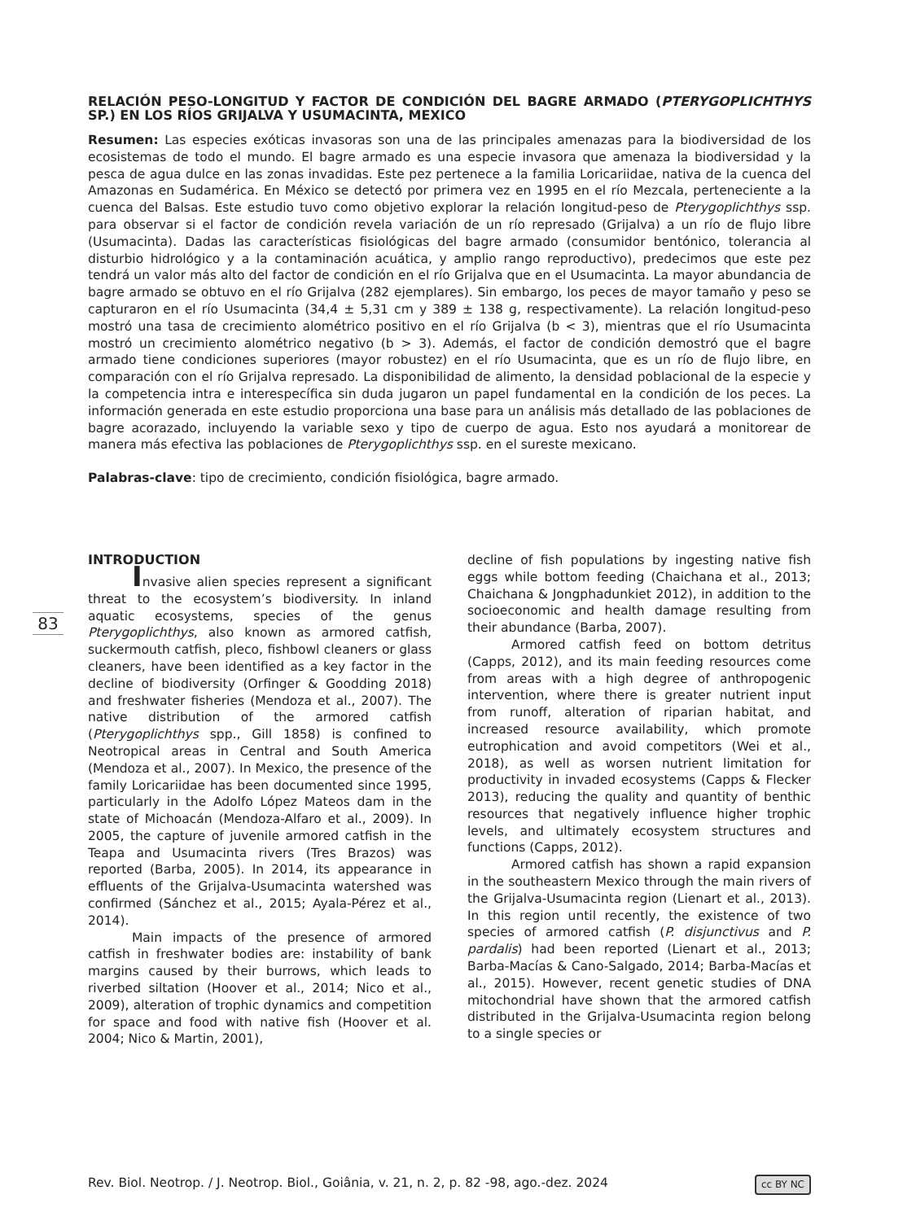83
RELACIÓN PESO-LONGITUD Y FACTOR DE CONDICIÓN DEL BAGRE ARMADO (PTERYGOPLICHTHYS SP.) EN LOS RÍOS GRIJALVA Y USUMACINTA, MEXICO
Resumen: Las especies exóticas invasoras son una de las principales amenazas para la biodiversidad de los ecosistemas de todo el mundo. El bagre armado es una especie invasora que amenaza la biodiversidad y la pesca de agua dulce en las zonas invadidas. Este pez pertenece a la familia Loricariidae, nativa de la cuenca del Amazonas en Sudamérica. En México se detectó por primera vez en 1995 en el río Mezcala, perteneciente a la cuenca del Balsas. Este estudio tuvo como objetivo explorar la relación longitud-peso de Pterygoplichthys ssp. para observar si el factor de condición revela variación de un río represado (Grijalva) a un río de flujo libre (Usumacinta). Dadas las características fisiológicas del bagre armado (consumidor bentónico, tolerancia al disturbio hidrológico y a la contaminación acuática, y amplio rango reproductivo), predecimos que este pez tendrá un valor más alto del factor de condición en el río Grijalva que en el Usumacinta. La mayor abundancia de bagre armado se obtuvo en el río Grijalva (282 ejemplares). Sin embargo, los peces de mayor tamaño y peso se capturaron en el río Usumacinta (34,4 ± 5,31 cm y 389 ± 138 g, respectivamente). La relación longitud-peso mostró una tasa de crecimiento alométrico positivo en el río Grijalva (b < 3), mientras que el río Usumacinta mostró un crecimiento alométrico negativo (b > 3). Además, el factor de condición demostró que el bagre armado tiene condiciones superiores (mayor robustez) en el río Usumacinta, que es un río de flujo libre, en comparación con el río Grijalva represado. La disponibilidad de alimento, la densidad poblacional de la especie y la competencia intra e interespecífica sin duda jugaron un papel fundamental en la condición de los peces. La información generada en este estudio proporciona una base para un análisis más detallado de las poblaciones de bagre acorazado, incluyendo la variable sexo y tipo de cuerpo de agua. Esto nos ayudará a monitorear de manera más efectiva las poblaciones de Pterygoplichthys ssp. en el sureste mexicano.
Palabras-clave: tipo de crecimiento, condición fisiológica, bagre armado.
INTRODUCTION
Invasive alien species represent a significant threat to the ecosystem’s biodiversity. In inland aquatic ecosystems, species of the genus Pterygoplichthys, also known as armored catfish, suckermouth catfish, pleco, fishbowl cleaners or glass cleaners, have been identified as a key factor in the decline of biodiversity (Orfinger & Goodding 2018) and freshwater fisheries (Mendoza et al., 2007). The native distribution of the armored catfish (Pterygoplichthys spp., Gill 1858) is confined to Neotropical areas in Central and South America (Mendoza et al., 2007). In Mexico, the presence of the family Loricariidae has been documented since 1995, particularly in the Adolfo López Mateos dam in the state of Michoacán (Mendoza-Alfaro et al., 2009). In 2005, the capture of juvenile armored catfish in the Teapa and Usumacinta rivers (Tres Brazos) was reported (Barba, 2005). In 2014, its appearance in effluents of the Grijalva-Usumacinta watershed was confirmed (Sánchez et al., 2015; Ayala-Pérez et al., 2014).
Main impacts of the presence of armored catfish in freshwater bodies are: instability of bank margins caused by their burrows, which leads to riverbed siltation (Hoover et al., 2014; Nico et al., 2009), alteration of trophic dynamics and competition for space and food with native fish (Hoover et al. 2004; Nico & Martin, 2001),
decline of fish populations by ingesting native fish eggs while bottom feeding (Chaichana et al., 2013; Chaichana & Jongphadunkiet 2012), in addition to the socioeconomic and health damage resulting from their abundance (Barba, 2007).
Armored catfish feed on bottom detritus (Capps, 2012), and its main feeding resources come from areas with a high degree of anthropogenic intervention, where there is greater nutrient input from runoff, alteration of riparian habitat, and increased resource availability, which promote eutrophication and avoid competitors (Wei et al., 2018), as well as worsen nutrient limitation for productivity in invaded ecosystems (Capps & Flecker 2013), reducing the quality and quantity of benthic resources that negatively influence higher trophic levels, and ultimately ecosystem structures and functions (Capps, 2012).
Armored catfish has shown a rapid expansion in the southeastern Mexico through the main rivers of the Grijalva-Usumacinta region (Lienart et al., 2013). In this region until recently, the existence of two species of armored catfish (P. disjunctivus and P. pardalis) had been reported (Lienart et al., 2013; Barba-Macías & Cano-Salgado, 2014; Barba-Macías et al., 2015). However, recent genetic studies of DNA mitochondrial have shown that the armored catfish distributed in the Grijalva-Usumacinta region belong to a single species or
Rev. Biol. Neotrop. / J. Neotrop. Biol., Goiânia, v. 21, n. 2, p. 82 -98, ago.-dez. 2024 cc BY NC